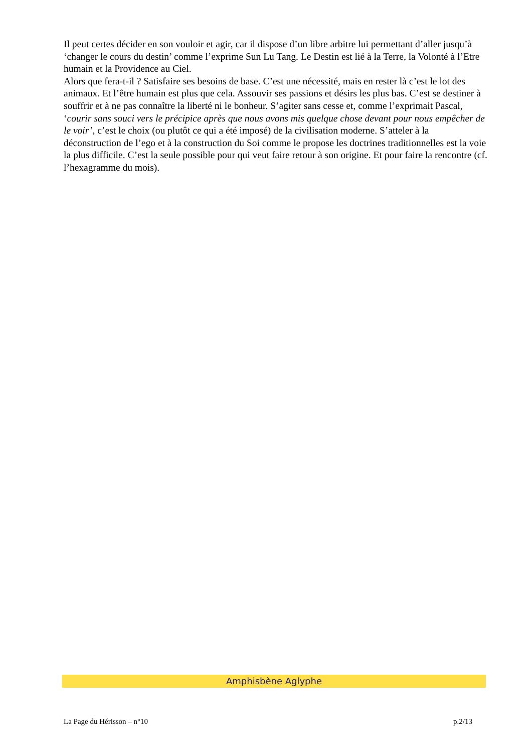Il peut certes décider en son vouloir et agir, car il dispose d’un libre arbitre lui permettant d’aller jusqu’à ‘changer le cours du destin’ comme l’exprime Sun Lu Tang. Le Destin est lié à la Terre, la Volonté à l’Etre humain et la Providence au Ciel.
Alors que fera-t-il ? Satisfaire ses besoins de base. C’est une nécessité, mais en rester là c’est le lot des animaux. Et l’être humain est plus que cela. Assouvir ses passions et désirs les plus bas. C’est se destiner à souffrir et à ne pas connaître la liberté ni le bonheur. S’agiter sans cesse et, comme l’exprimait Pascal, ‘courir sans souci vers le précipice après que nous avons mis quelque chose devant pour nous empêcher de le voir’, c’est le choix (ou plutôt ce qui a été imposé) de la civilisation moderne. S’atteler à la déconstruction de l’ego et à la construction du Soi comme le propose les doctrines traditionnelles est la voie la plus difficile. C’est la seule possible pour qui veut faire retour à son origine. Et pour faire la rencontre (cf. l’hexagramme du mois).
Amphisbène Aglyphe
La Page du Hérisson – n°10 p.2/13